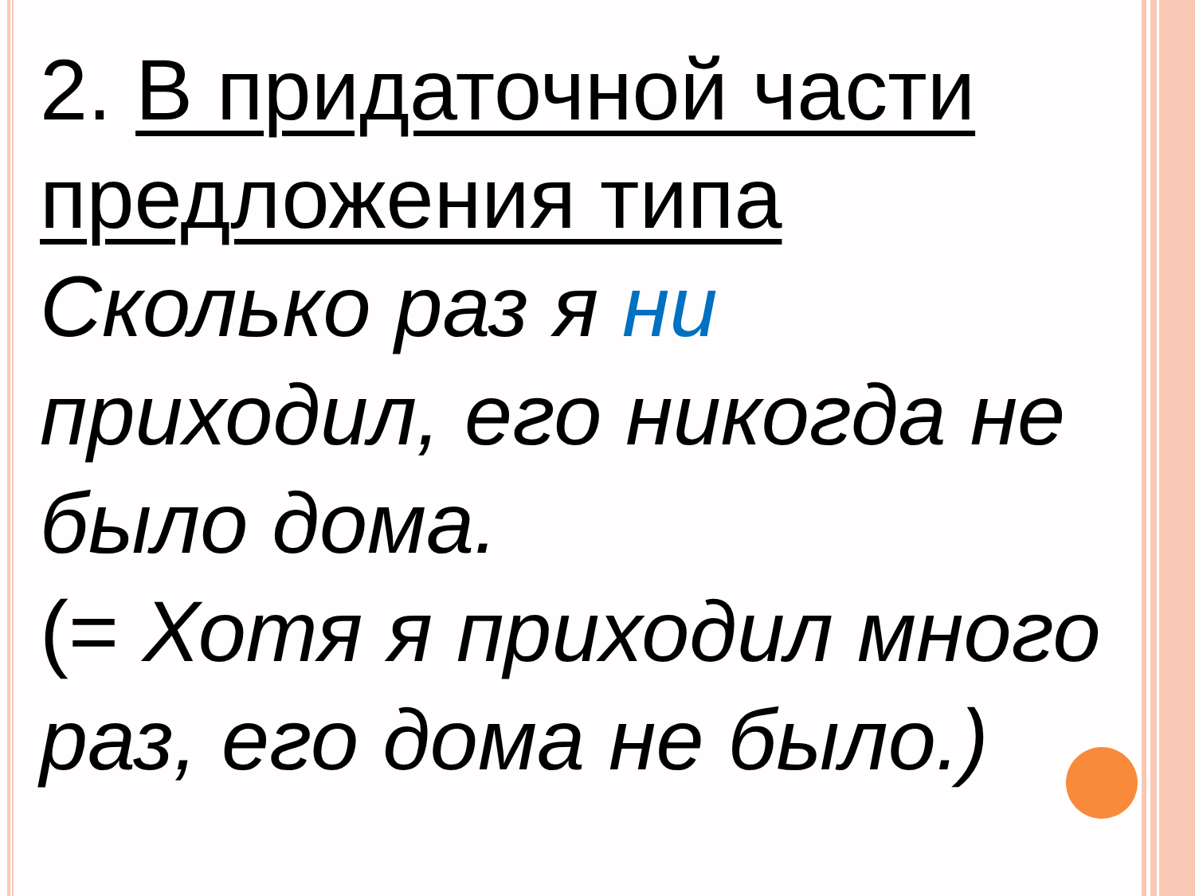2. В придаточной части предложения типа
Сколько раз я ни приходил, его никогда не было дома.
(= Хотя я приходил много раз, его дома не было.)